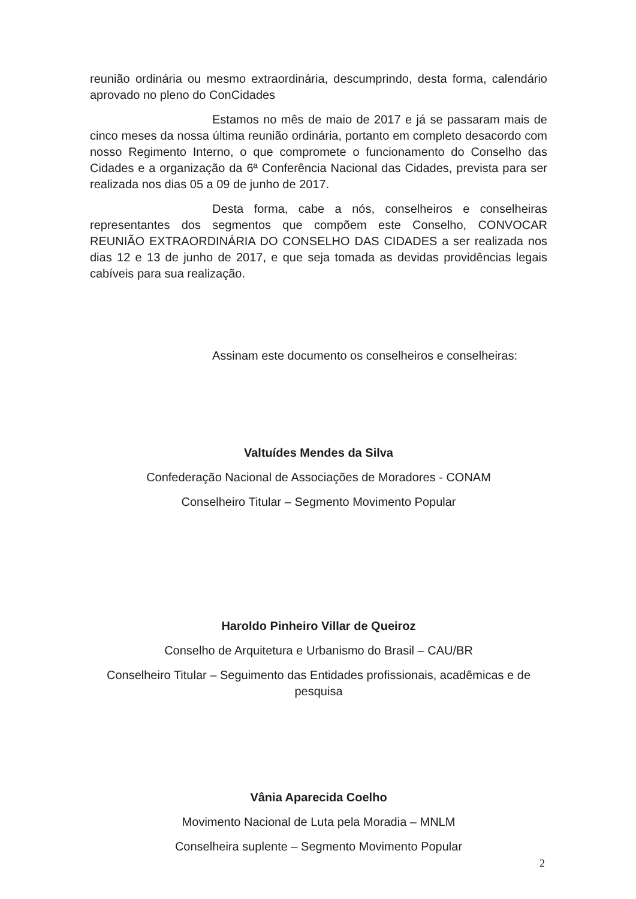reunião ordinária ou mesmo extraordinária, descumprindo, desta forma, calendário aprovado no pleno do ConCidades
Estamos no mês de maio de 2017 e já se passaram mais de cinco meses da nossa última reunião ordinária, portanto em completo desacordo com nosso Regimento Interno, o que compromete o funcionamento do Conselho das Cidades e a organização da 6ª Conferência Nacional das Cidades, prevista para ser realizada nos dias 05 a 09 de junho de 2017.
Desta forma, cabe a nós, conselheiros e conselheiras representantes dos segmentos que compõem este Conselho, CONVOCAR REUNIÃO EXTRAORDINÁRIA DO CONSELHO DAS CIDADES a ser realizada nos dias 12 e 13 de junho de 2017, e que seja tomada as devidas providências legais cabíveis para sua realização.
Assinam este documento os conselheiros e conselheiras:
Valtuídes Mendes da Silva
Confederação Nacional de Associações de Moradores - CONAM
Conselheiro Titular – Segmento Movimento Popular
Haroldo Pinheiro Villar de Queiroz
Conselho de Arquitetura e Urbanismo do Brasil – CAU/BR
Conselheiro Titular – Seguimento das Entidades profissionais, acadêmicas e de pesquisa
Vânia Aparecida Coelho
Movimento Nacional de Luta pela Moradia – MNLM
Conselheira suplente – Segmento Movimento Popular
2